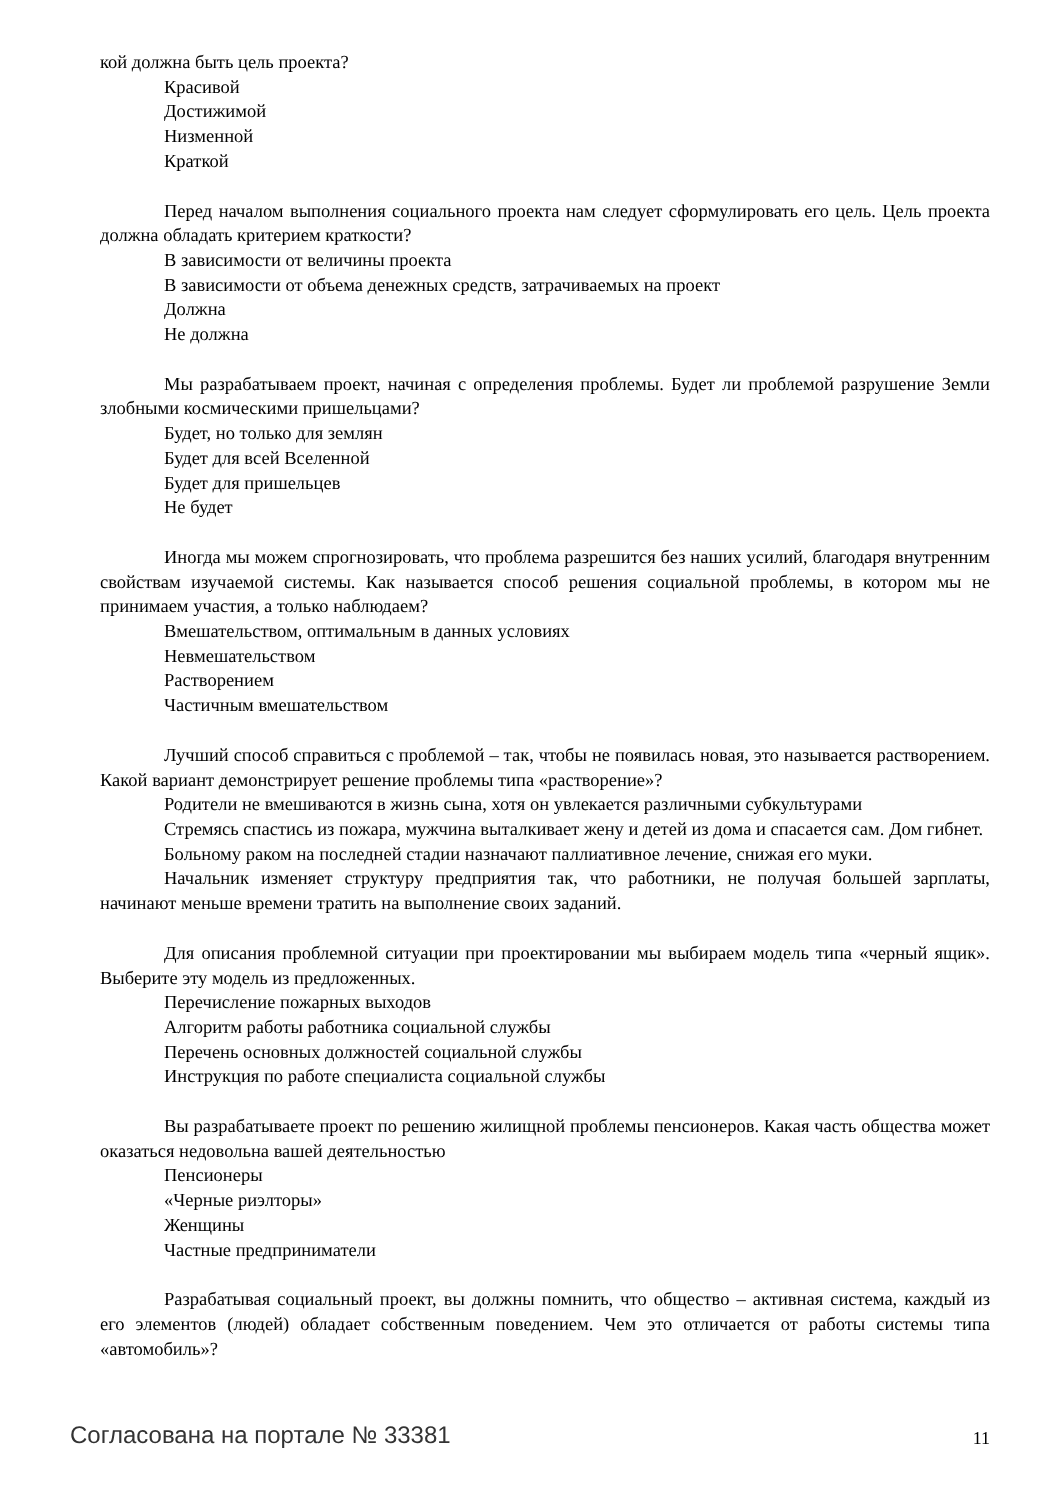кой должна быть цель проекта?
Красивой
Достижимой
Низменной
Краткой
Перед началом выполнения социального проекта нам следует сформулировать его цель. Цель проекта должна обладать критерием краткости?
В зависимости от величины проекта
В зависимости от объема денежных средств, затрачиваемых на проект
Должна
Не должна
Мы разрабатываем проект, начиная с определения проблемы. Будет ли проблемой разрушение Земли злобными космическими пришельцами?
Будет, но только для землян
Будет для всей Вселенной
Будет для пришельцев
Не будет
Иногда мы можем спрогнозировать, что проблема разрешится без наших усилий, благодаря внутренним свойствам изучаемой системы. Как называется способ решения социальной проблемы, в котором мы не принимаем участия, а только наблюдаем?
Вмешательством, оптимальным в данных условиях
Невмешательством
Растворением
Частичным вмешательством
Лучший способ справиться с проблемой – так, чтобы не появилась новая, это называется растворением. Какой вариант демонстрирует решение проблемы типа «растворение»?
Родители не вмешиваются в жизнь сына, хотя он увлекается различными субкультурами
Стремясь спастись из пожара, мужчина выталкивает жену и детей из дома и спасается сам. Дом гибнет.
Больному раком на последней стадии назначают паллиативное лечение, снижая его муки.
Начальник изменяет структуру предприятия так, что работники, не получая большей зарплаты, начинают меньше времени тратить на выполнение своих заданий.
Для описания проблемной ситуации при проектировании мы выбираем модель типа «черный ящик». Выберите эту модель из предложенных.
Перечисление пожарных выходов
Алгоритм работы работника социальной службы
Перечень основных должностей социальной службы
Инструкция по работе специалиста социальной службы
Вы разрабатываете проект по решению жилищной проблемы пенсионеров. Какая часть общества может оказаться недовольна вашей деятельностью
Пенсионеры
«Черные риэлторы»
Женщины
Частные предприниматели
Разрабатывая социальный проект, вы должны помнить, что общество – активная система, каждый из его элементов (людей) обладает собственным поведением. Чем это отличается от работы системы типа «автомобиль»?
Согласована на портале № 33381 11